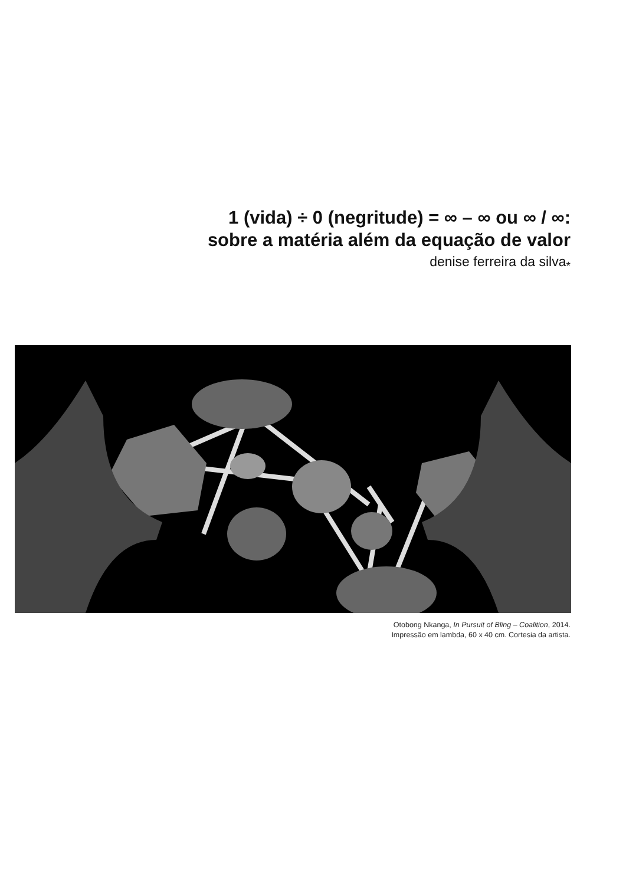1 (vida) ÷ 0 (negritude) = ∞ – ∞ ou ∞ / ∞:
sobre a matéria além da equação de valor
denise ferreira da silva<sub>*</sub>
Otobong Nkanga, In Pursuit of Bling – Coalition, 2014.
Impressão em lambda, 60 x 40 cm. Cortesia da artista.